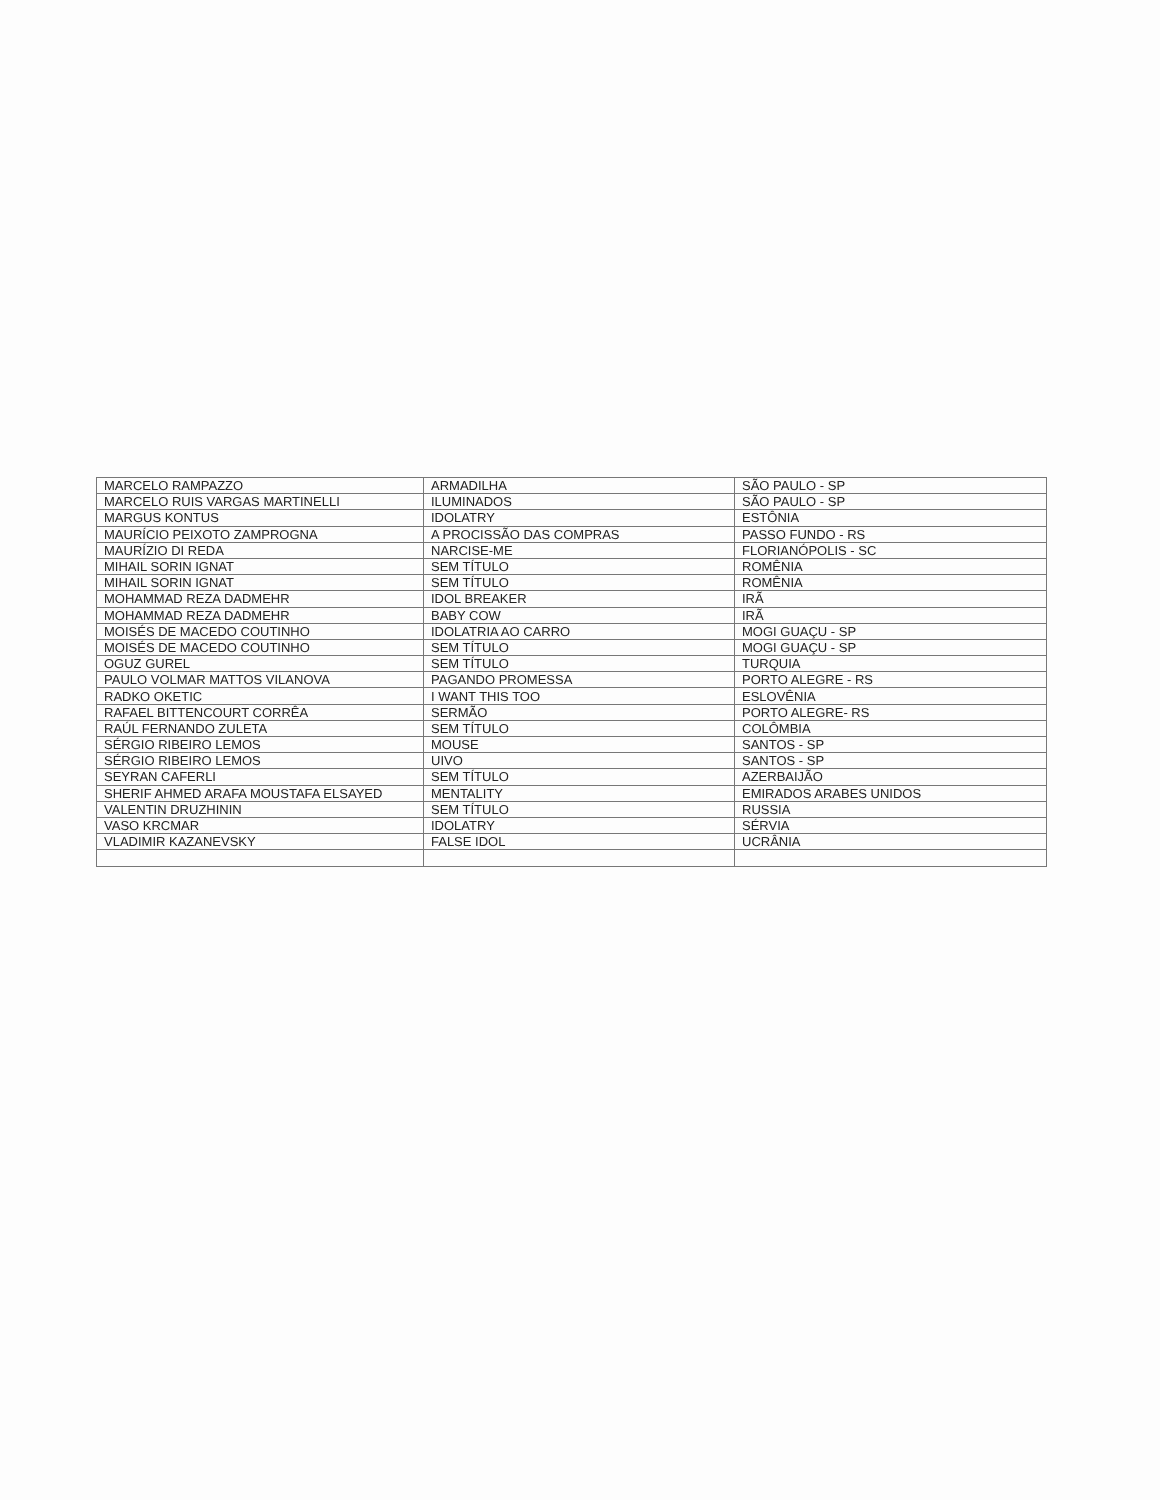| MARCELO RAMPAZZO | ARMADILHA | SÃO PAULO - SP |
| MARCELO RUIS VARGAS MARTINELLI | ILUMINADOS | SÃO PAULO - SP |
| MARGUS KONTUS | IDOLATRY | ESTÔNIA |
| MAURÍCIO PEIXOTO ZAMPROGNA | A PROCISSÃO DAS COMPRAS | PASSO FUNDO - RS |
| MAURÍZIO DI REDA | NARCISE-ME | FLORIANÓPOLIS - SC |
| MIHAIL SORIN IGNAT | SEM TÍTULO | ROMÊNIA |
| MIHAIL SORIN IGNAT | SEM TÍTULO | ROMÊNIA |
| MOHAMMAD REZA DADMEHR | IDOL BREAKER | IRÃ |
| MOHAMMAD REZA DADMEHR | BABY COW | IRÃ |
| MOISÉS DE MACEDO COUTINHO | IDOLATRIA AO CARRO | MOGI GUAÇU - SP |
| MOISÉS DE MACEDO COUTINHO | SEM TÍTULO | MOGI GUAÇU - SP |
| OGUZ GUREL | SEM TÍTULO | TURQUIA |
| PAULO VOLMAR MATTOS VILANOVA | PAGANDO PROMESSA | PORTO ALEGRE - RS |
| RADKO OKETIC | I WANT THIS TOO | ESLOVÊNIA |
| RAFAEL BITTENCOURT CORRÊA | SERMÃO | PORTO ALEGRE- RS |
| RAÚL FERNANDO ZULETA | SEM TÍTULO | COLÔMBIA |
| SÉRGIO RIBEIRO LEMOS | MOUSE | SANTOS - SP |
| SÉRGIO RIBEIRO LEMOS | UIVO | SANTOS - SP |
| SEYRAN CAFERLI | SEM TÍTULO | AZERBAIJÃO |
| SHERIF AHMED ARAFA MOUSTAFA ELSAYED | MENTALITY | EMIRADOS ARABES UNIDOS |
| VALENTIN DRUZHININ | SEM TÍTULO | RUSSIA |
| VASO KRCMAR | IDOLATRY | SÉRVIA |
| VLADIMIR KAZANEVSKY | FALSE IDOL | UCRÂNIA |